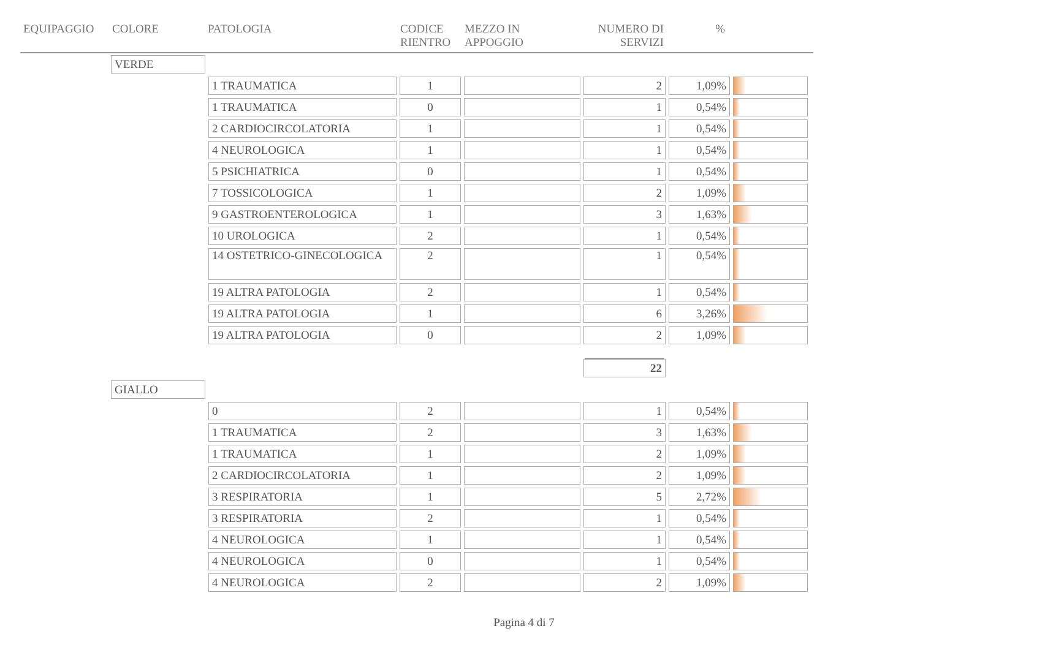| EQUIPAGGIO | COLORE | PATOLOGIA | CODICE RIENTRO | MEZZO IN APPOGGIO | NUMERO DI SERVIZI | % |
| --- | --- | --- | --- | --- | --- | --- |
| VERDE | | | | | | |
| | 1 TRAUMATICA | 1 | | 2 | 1,09% | |
| | 1 TRAUMATICA | 0 | | 1 | 0,54% | |
| | 2 CARDIOCIRCOLATORIA | 1 | | 1 | 0,54% | |
| | 4 NEUROLOGICA | 1 | | 1 | 0,54% | |
| | 5 PSICHIATRICA | 0 | | 1 | 0,54% | |
| | 7 TOSSICOLOGICA | 1 | | 2 | 1,09% | |
| | 9 GASTROENTEROLOGICA | 1 | | 3 | 1,63% | |
| | 10 UROLOGICA | 2 | | 1 | 0,54% | |
| | 14 OSTETRICO-GINECOLOGICA | 2 | | 1 | 0,54% | |
| | 19 ALTRA PATOLOGIA | 2 | | 1 | 0,54% | |
| | 19 ALTRA PATOLOGIA | 1 | | 6 | 3,26% | |
| | 19 ALTRA PATOLOGIA | 0 | | 2 | 1,09% | |
| | | | | 22 | | |
| GIALLO | | | | | | |
| | 0 | 2 | | 1 | 0,54% | |
| | 1 TRAUMATICA | 2 | | 3 | 1,63% | |
| | 1 TRAUMATICA | 1 | | 2 | 1,09% | |
| | 2 CARDIOCIRCOLATORIA | 1 | | 2 | 1,09% | |
| | 3 RESPIRATORIA | 1 | | 5 | 2,72% | |
| | 3 RESPIRATORIA | 2 | | 1 | 0,54% | |
| | 4 NEUROLOGICA | 1 | | 1 | 0,54% | |
| | 4 NEUROLOGICA | 0 | | 1 | 0,54% | |
| | 4 NEUROLOGICA | 2 | | 2 | 1,09% | |
Pagina 4 di 7